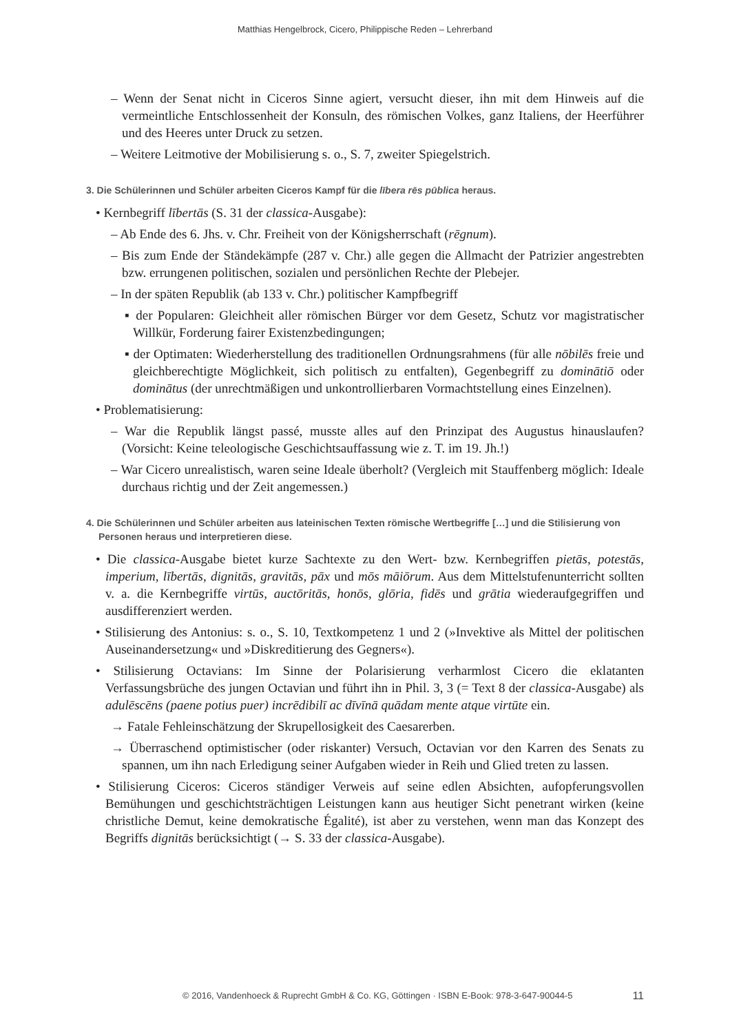Matthias Hengelbrock, Cicero, Philippische Reden – Lehrerband
– Wenn der Senat nicht in Ciceros Sinne agiert, versucht dieser, ihn mit dem Hinweis auf die vermeintliche Entschlossenheit der Konsuln, des römischen Volkes, ganz Italiens, der Heerführer und des Heeres unter Druck zu setzen.
– Weitere Leitmotive der Mobilisierung s. o., S. 7, zweiter Spiegelstrich.
3. Die Schülerinnen und Schüler arbeiten Ciceros Kampf für die lībera rēs pūblica heraus.
• Kernbegriff lībertās (S. 31 der classica-Ausgabe):
– Ab Ende des 6. Jhs. v. Chr. Freiheit von der Königsherrschaft (rēgnum).
– Bis zum Ende der Ständekämpfe (287 v. Chr.) alle gegen die Allmacht der Patrizier angestrebten bzw. errungenen politischen, sozialen und persönlichen Rechte der Plebejer.
– In der späten Republik (ab 133 v. Chr.) politischer Kampfbegriff
▪ der Popularen: Gleichheit aller römischen Bürger vor dem Gesetz, Schutz vor magistratischer Willkür, Forderung fairer Existenzbedingungen;
▪ der Optimaten: Wiederherstellung des traditionellen Ordnungsrahmens (für alle nōbilēs freie und gleichberechtigte Möglichkeit, sich politisch zu entfalten), Gegenbegriff zu dominātiō oder dominātus (der unrechtmäßigen und unkontrollierbaren Vormachtstellung eines Einzelnen).
• Problematisierung:
– War die Republik längst passé, musste alles auf den Prinzipat des Augustus hinauslaufen? (Vorsicht: Keine teleologische Geschichtsauffassung wie z. T. im 19. Jh.!)
– War Cicero unrealistisch, waren seine Ideale überholt? (Vergleich mit Stauffenberg möglich: Ideale durchaus richtig und der Zeit angemessen.)
4. Die Schülerinnen und Schüler arbeiten aus lateinischen Texten römische Wertbegriffe […] und die Stilisierung von Personen heraus und interpretieren diese.
• Die classica-Ausgabe bietet kurze Sachtexte zu den Wert- bzw. Kernbegriffen pietās, potestās, imperium, lībertās, dignitās, gravitās, pāx und mōs māiōrum. Aus dem Mittelstufenunterricht sollten v. a. die Kernbegriffe virtūs, auctōritās, honōs, glōria, fidēs und grātia wiederaufgegriffen und ausdifferenziert werden.
• Stilisierung des Antonius: s. o., S. 10, Textkompetenz 1 und 2 (»Invektive als Mittel der politischen Auseinandersetzung« und »Diskreditierung des Gegners«).
• Stilisierung Octavians: Im Sinne der Polarisierung verharmlost Cicero die eklatanten Verfassungsbrüche des jungen Octavian und führt ihn in Phil. 3, 3 (= Text 8 der classica-Ausgabe) als adulēscēns (paene potius puer) incrēdibilī ac dīvīnā quādam mente atque virtūte ein.
→ Fatale Fehleinschätzung der Skrupellosigkeit des Caesarerben.
→ Überraschend optimistischer (oder riskanter) Versuch, Octavian vor den Karren des Senats zu spannen, um ihn nach Erledigung seiner Aufgaben wieder in Reih und Glied treten zu lassen.
• Stilisierung Ciceros: Ciceros ständiger Verweis auf seine edlen Absichten, aufopferungsvollen Bemühungen und geschichtsträchtigen Leistungen kann aus heutiger Sicht penetrant wirken (keine christliche Demut, keine demokratische Égalité), ist aber zu verstehen, wenn man das Konzept des Begriffs dignitās berücksichtigt (→ S. 33 der classica-Ausgabe).
© 2016, Vandenhoeck & Ruprecht GmbH & Co. KG, Göttingen · ISBN E-Book: 978-3-647-90044-5 11